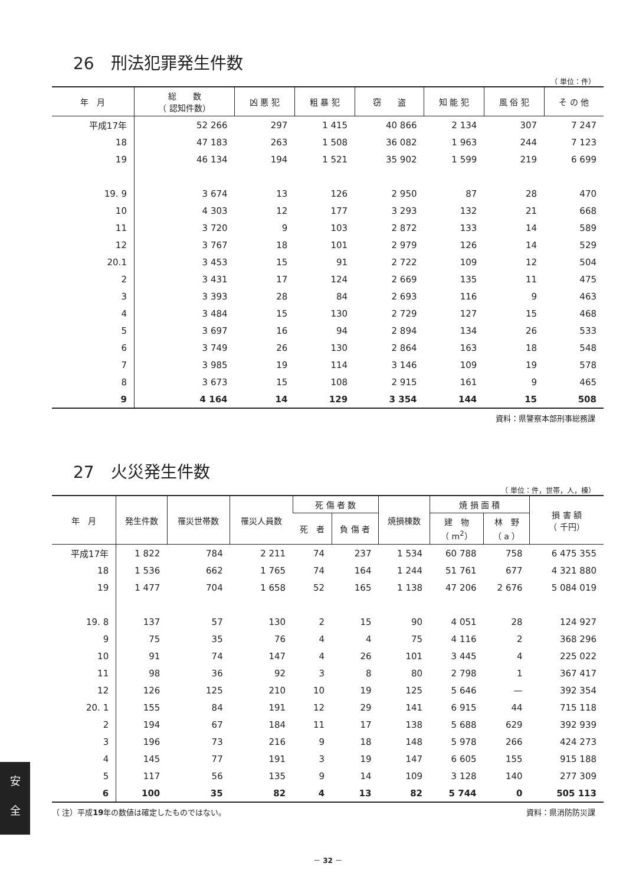26　刑法犯罪発生件数
（ 単位：件）
| 年 月 | 総 数 （ 認知件数） | 凶 悪 犯 | 粗 暴 犯 | 窃 盗 | 知 能 犯 | 風 俗 犯 | そ の 他 |
| --- | --- | --- | --- | --- | --- | --- | --- |
| 平成17年 | 52 266 | 297 | 1 415 | 40 866 | 2 134 | 307 | 7 247 |
| 18 | 47 183 | 263 | 1 508 | 36 082 | 1 963 | 244 | 7 123 |
| 19 | 46 134 | 194 | 1 521 | 35 902 | 1 599 | 219 | 6 699 |
| 19. 9 | 3 674 | 13 | 126 | 2 950 | 87 | 28 | 470 |
| 10 | 4 303 | 12 | 177 | 3 293 | 132 | 21 | 668 |
| 11 | 3 720 | 9 | 103 | 2 872 | 133 | 14 | 589 |
| 12 | 3 767 | 18 | 101 | 2 979 | 126 | 14 | 529 |
| 20.1 | 3 453 | 15 | 91 | 2 722 | 109 | 12 | 504 |
| 2 | 3 431 | 17 | 124 | 2 669 | 135 | 11 | 475 |
| 3 | 3 393 | 28 | 84 | 2 693 | 116 | 9 | 463 |
| 4 | 3 484 | 15 | 130 | 2 729 | 127 | 15 | 468 |
| 5 | 3 697 | 16 | 94 | 2 894 | 134 | 26 | 533 |
| 6 | 3 749 | 26 | 130 | 2 864 | 163 | 18 | 548 |
| 7 | 3 985 | 19 | 114 | 3 146 | 109 | 19 | 578 |
| 8 | 3 673 | 15 | 108 | 2 915 | 161 | 9 | 465 |
| 9 | 4 164 | 14 | 129 | 3 354 | 144 | 15 | 508 |
資料：県警察本部刑事総務課
27　火災発生件数
（ 単位：件，世帯，人，棟）
| 年 月 | 発生件数 | 罹災世帯数 | 罹災人員数 | 死 傷 者 数 | | 焼損棟数 | 焼 損 面 積 | | 損 害 額 （ 千円） |
| --- | --- | --- | --- | --- | --- | --- | --- | --- | --- |
| | | | | 死 者 | 負 傷 者 | | 建 物 （ m<sup>2</sup>） | 林 野 （ a ） | |
| 平成17年 | 1 822 | 784 | 2 211 | 74 | 237 | 1 534 | 60 788 | 758 | 6 475 355 |
| 18 | 1 536 | 662 | 1 765 | 74 | 164 | 1 244 | 51 761 | 677 | 4 321 880 |
| 19 | 1 477 | 704 | 1 658 | 52 | 165 | 1 138 | 47 206 | 2 676 | 5 084 019 |
| 19. 8 | 137 | 57 | 130 | 2 | 15 | 90 | 4 051 | 28 | 124 927 |
| 9 | 75 | 35 | 76 | 4 | 4 | 75 | 4 116 | 2 | 368 296 |
| 10 | 91 | 74 | 147 | 4 | 26 | 101 | 3 445 | 4 | 225 022 |
| 11 | 98 | 36 | 92 | 3 | 8 | 80 | 2 798 | 1 | 367 417 |
| 12 | 126 | 125 | 210 | 10 | 19 | 125 | 5 646 | — | 392 354 |
| 20. 1 | 155 | 84 | 191 | 12 | 29 | 141 | 6 915 | 44 | 715 118 |
| 2 | 194 | 67 | 184 | 11 | 17 | 138 | 5 688 | 629 | 392 939 |
| 3 | 196 | 73 | 216 | 9 | 18 | 148 | 5 978 | 266 | 424 273 |
| 4 | 145 | 77 | 191 | 3 | 19 | 147 | 6 605 | 155 | 915 188 |
| 5 | 117 | 56 | 135 | 9 | 14 | 109 | 3 128 | 140 | 277 309 |
| 6 | 100 | 35 | 82 | 4 | 13 | 82 | 5 744 | 0 | 505 113 |
（ 注）平成19年の数値は確定したものではない。 資料：県消防防災課
－ 32 －
安
全